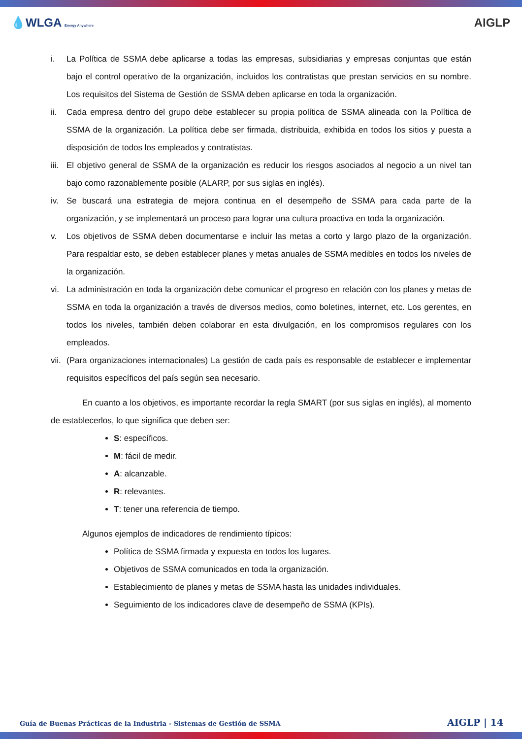💧WLGA Energy Anywhere
AIGLP
i. La Política de SSMA debe aplicarse a todas las empresas, subsidiarias y empresas conjuntas que están bajo el control operativo de la organización, incluidos los contratistas que prestan servicios en su nombre. Los requisitos del Sistema de Gestión de SSMA deben aplicarse en toda la organización.
ii. Cada empresa dentro del grupo debe establecer su propia política de SSMA alineada con la Política de SSMA de la organización. La política debe ser firmada, distribuida, exhibida en todos los sitios y puesta a disposición de todos los empleados y contratistas.
iii. El objetivo general de SSMA de la organización es reducir los riesgos asociados al negocio a un nivel tan bajo como razonablemente posible (ALARP, por sus siglas en inglés).
iv. Se buscará una estrategia de mejora continua en el desempeño de SSMA para cada parte de la organización, y se implementará un proceso para lograr una cultura proactiva en toda la organización.
v. Los objetivos de SSMA deben documentarse e incluir las metas a corto y largo plazo de la organización. Para respaldar esto, se deben establecer planes y metas anuales de SSMA medibles en todos los niveles de la organización.
vi. La administración en toda la organización debe comunicar el progreso en relación con los planes y metas de SSMA en toda la organización a través de diversos medios, como boletines, internet, etc. Los gerentes, en todos los niveles, también deben colaborar en esta divulgación, en los compromisos regulares con los empleados.
vii. (Para organizaciones internacionales) La gestión de cada país es responsable de establecer e implementar requisitos específicos del país según sea necesario.
En cuanto a los objetivos, es importante recordar la regla SMART (por sus siglas en inglés), al momento de establecerlos, lo que significa que deben ser:
S: específicos.
M: fácil de medir.
A: alcanzable.
R: relevantes.
T: tener una referencia de tiempo.
Algunos ejemplos de indicadores de rendimiento típicos:
Política de SSMA firmada y expuesta en todos los lugares.
Objetivos de SSMA comunicados en toda la organización.
Establecimiento de planes y metas de SSMA hasta las unidades individuales.
Seguimiento de los indicadores clave de desempeño de SSMA (KPIs).
Guía de Buenas Prácticas de la Industria - Sistemas de Gestión de SSMA AIGLP | 14